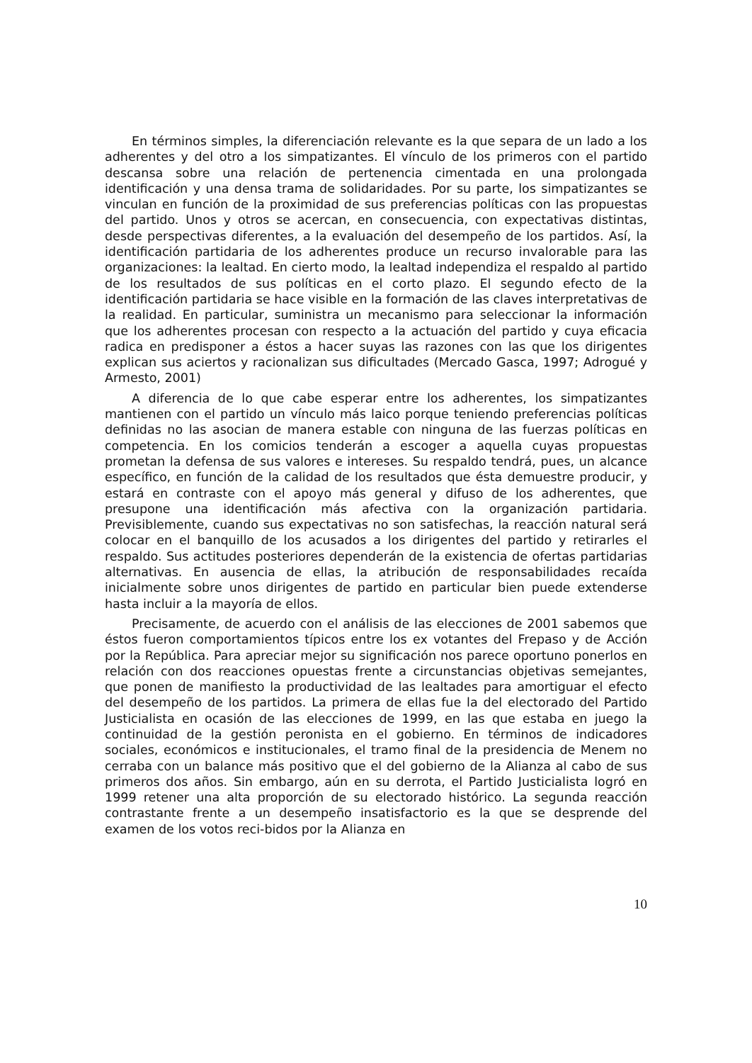En términos simples, la diferenciación relevante es la que separa de un lado a los adherentes y del otro a los simpatizantes. El vínculo de los primeros con el partido descansa sobre una relación de pertenencia cimentada en una prolongada identificación y una densa trama de solidaridades. Por su parte, los simpatizantes se vinculan en función de la proximidad de sus preferencias políticas con las propuestas del partido. Unos y otros se acercan, en consecuencia, con expectativas distintas, desde perspectivas diferentes, a la evaluación del desempeño de los partidos. Así, la identificación partidaria de los adherentes produce un recurso invalorable para las organizaciones: la lealtad. En cierto modo, la lealtad independiza el respaldo al partido de los resultados de sus políticas en el corto plazo. El segundo efecto de la identificación partidaria se hace visible en la formación de las claves interpretativas de la realidad. En particular, suministra un mecanismo para seleccionar la información que los adherentes procesan con respecto a la actuación del partido y cuya eficacia radica en predisponer a éstos a hacer suyas las razones con las que los dirigentes explican sus aciertos y racionalizan sus dificultades (Mercado Gasca, 1997; Adrogué y Armesto, 2001)
A diferencia de lo que cabe esperar entre los adherentes, los simpatizantes mantienen con el partido un vínculo más laico porque teniendo preferencias políticas definidas no las asocian de manera estable con ninguna de las fuerzas políticas en competencia. En los comicios tenderán a escoger a aquella cuyas propuestas prometan la defensa de sus valores e intereses. Su respaldo tendrá, pues, un alcance específico, en función de la calidad de los resultados que ésta demuestre producir, y estará en contraste con el apoyo más general y difuso de los adherentes, que presupone una identificación más afectiva con la organización partidaria. Previsiblemente, cuando sus expectativas no son satisfechas, la reacción natural será colocar en el banquillo de los acusados a los dirigentes del partido y retirarles el respaldo. Sus actitudes posteriores dependerán de la existencia de ofertas partidarias alternativas. En ausencia de ellas, la atribución de responsabilidades recaída inicialmente sobre unos dirigentes de partido en particular bien puede extenderse hasta incluir a la mayoría de ellos.
Precisamente, de acuerdo con el análisis de las elecciones de 2001 sabemos que éstos fueron comportamientos típicos entre los ex votantes del Frepaso y de Acción por la República. Para apreciar mejor su significación nos parece oportuno ponerlos en relación con dos reacciones opuestas frente a circunstancias objetivas semejantes, que ponen de manifiesto la productividad de las lealtades para amortiguar el efecto del desempeño de los partidos. La primera de ellas fue la del electorado del Partido Justicialista en ocasión de las elecciones de 1999, en las que estaba en juego la continuidad de la gestión peronista en el gobierno. En términos de indicadores sociales, económicos e institucionales, el tramo final de la presidencia de Menem no cerraba con un balance más positivo que el del gobierno de la Alianza al cabo de sus primeros dos años. Sin embargo, aún en su derrota, el Partido Justicialista logró en 1999 retener una alta proporción de su electorado histórico. La segunda reacción contrastante frente a un desempeño insatisfactorio es la que se desprende del examen de los votos reci-bidos por la Alianza en
10